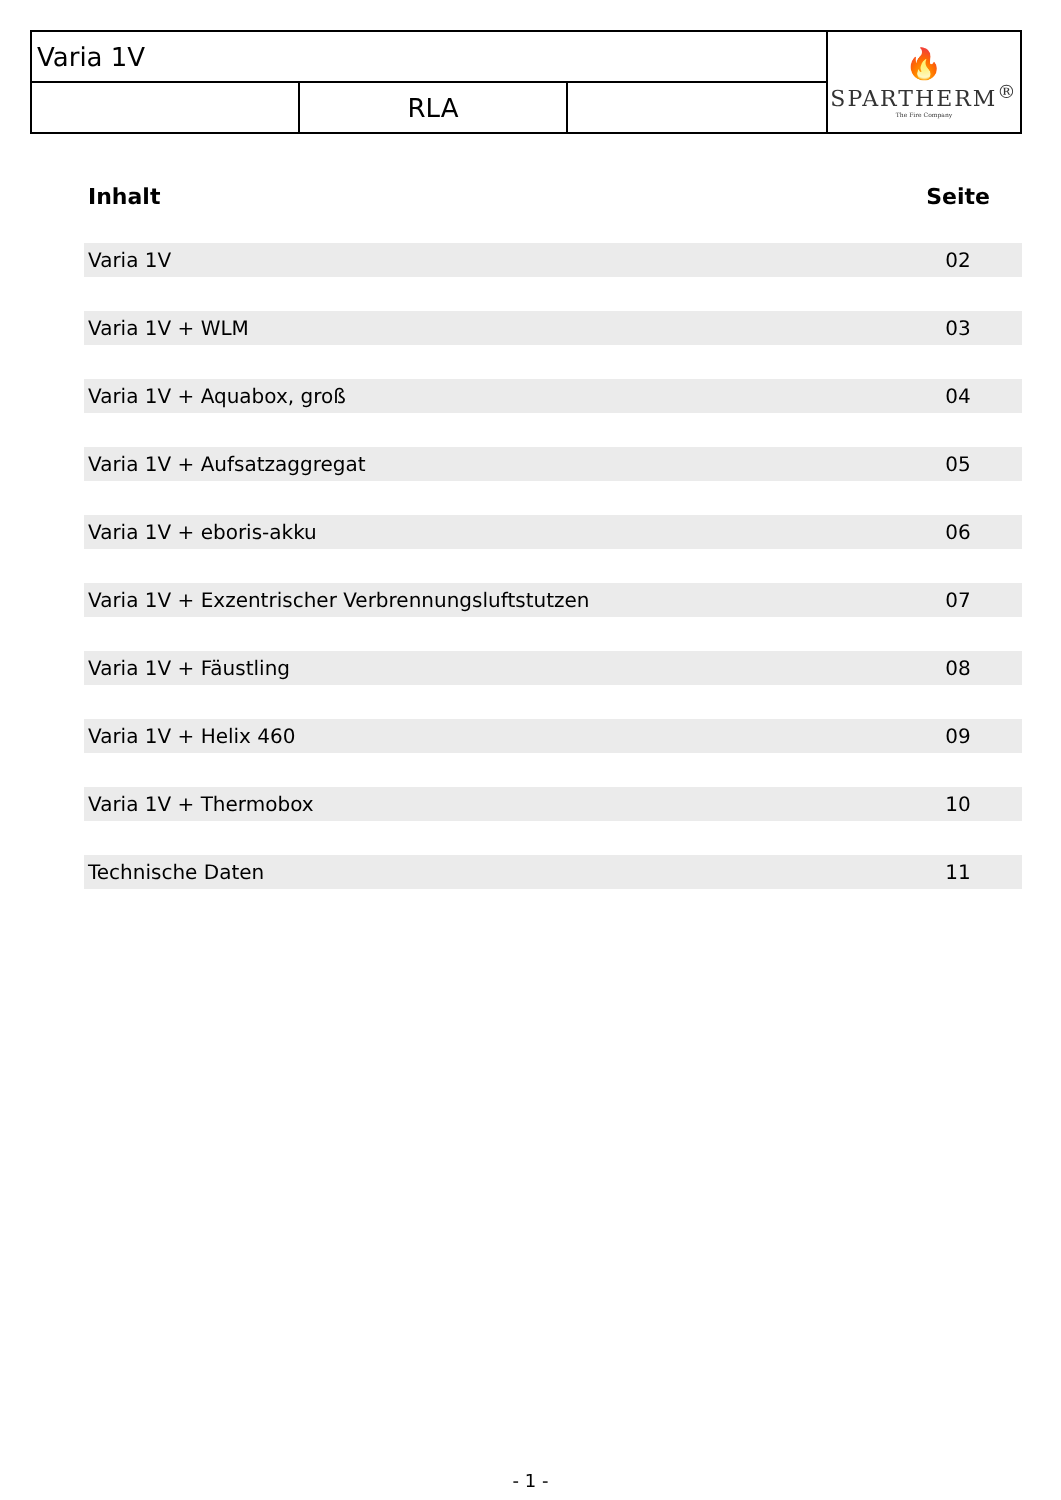| Varia 1V | | | 🔥 SPARTHERM<sup>®</sup> The Fire Company |
| | RLA | | |
| Inhalt | Seite |
| --- | --- |
| Varia 1V | 02 |
| Varia 1V + WLM | 03 |
| Varia 1V + Aquabox, groß | 04 |
| Varia 1V + Aufsatzaggregat | 05 |
| Varia 1V + eboris-akku | 06 |
| Varia 1V + Exzentrischer Verbrennungsluftstutzen | 07 |
| Varia 1V + Fäustling | 08 |
| Varia 1V + Helix 460 | 09 |
| Varia 1V + Thermobox | 10 |
| Technische Daten | 11 |
- 1 -